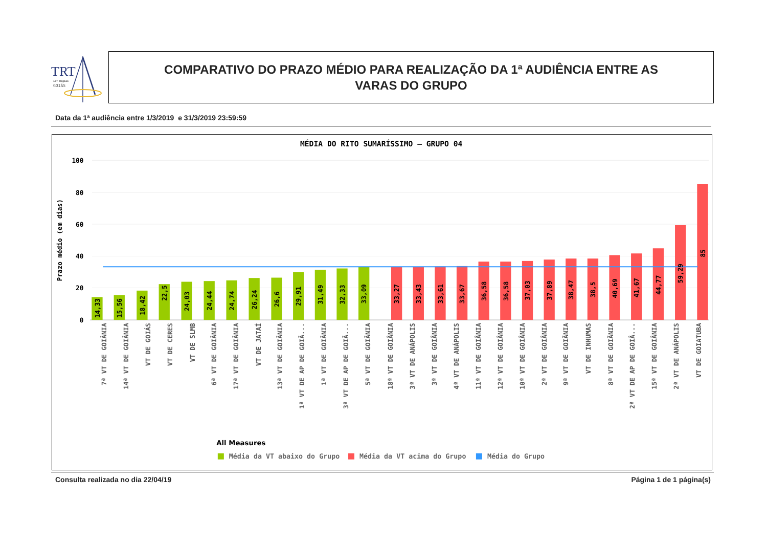TRT
18ª Região
GOIÁS
COMPARATIVO DO PRAZO MÉDIO PARA REALIZAÇÃO DA 1ª AUDIÊNCIA ENTRE AS
VARAS DO GRUPO
Data da 1ª audiência entre 1/3/2019 e 31/3/2019 23:59:59
MÉDIA DO RITO SUMARÍSSIMO – GRUPO 04
100
80
60
40
20
0
Prazo médio (em dias)
14,33
15,56
18,42
22,5
24,03
24,44
24,74
26,24
26,6
29,91
31,49
32,33
33,09
33,27
33,43
33,61
33,67
36,58
36,58
37,03
37,89
38,47
38,5
40,69
41,67
44,77
59,29
85
7ª VT DE GOIÂNIA
14ª VT DE GOIÂNIA
VT DE GOIÁS
VT DE CERES
VT DE SLMB
6ª VT DE GOIÂNIA
17ª VT DE GOIÂNIA
VT DE JATAÍ
13ª VT DE GOIÂNIA
1ª VT DE AP DE GOIÂ...
1ª VT DE GOIÂNIA
3ª VT DE AP DE GOIÂ...
5ª VT DE GOIÂNIA
18ª VT DE GOIÂNIA
3ª VT DE ANÁPOLIS
3ª VT DE GOIÂNIA
4ª VT DE ANÁPOLIS
11ª VT DE GOIÂNIA
12ª VT DE GOIÂNIA
10ª VT DE GOIÂNIA
2ª VT DE GOIÂNIA
9ª VT DE GOIÂNIA
VT DE INHUMAS
8ª VT DE GOIÂNIA
2ª VT DE AP DE GOIÂ...
15ª VT DE GOIÂNIA
2ª VT DE ANÁPOLIS
VT DE GOIATUBA
All Measures
Média da VT abaixo do Grupo
Média da VT acima do Grupo
Média do Grupo
Consulta realizada no dia 22/04/19 Página 1 de 1 página(s)